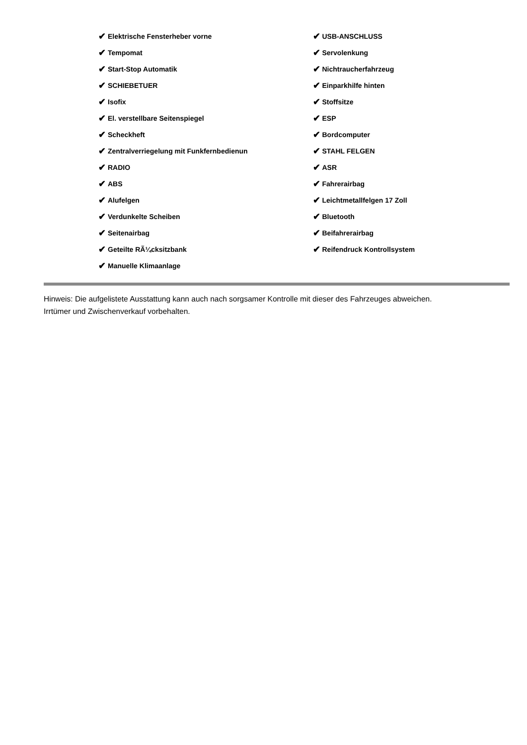✔ Elektrische Fensterheber vorne
✔ Tempomat
✔ Start-Stop Automatik
✔ SCHIEBETUER
✔ Isofix
✔ El. verstellbare Seitenspiegel
✔ Scheckheft
✔ Zentralverriegelung mit Funkfernbedienun
✔ RADIO
✔ ABS
✔ Alufelgen
✔ Verdunkelte Scheiben
✔ Seitenairbag
✔ Geteilte RÃ¼cksitzbank
✔ Manuelle Klimaanlage
✔ USB-ANSCHLUSS
✔ Servolenkung
✔ Nichtraucherfahrzeug
✔ Einparkhilfe hinten
✔ Stoffsitze
✔ ESP
✔ Bordcomputer
✔ STAHL FELGEN
✔ ASR
✔ Fahrerairbag
✔ Leichtmetallfelgen 17 Zoll
✔ Bluetooth
✔ Beifahrerairbag
✔ Reifendruck Kontrollsystem
Hinweis: Die aufgelistete Ausstattung kann auch nach sorgsamer Kontrolle mit dieser des Fahrzeuges abweichen. Irrtümer und Zwischenverkauf vorbehalten.